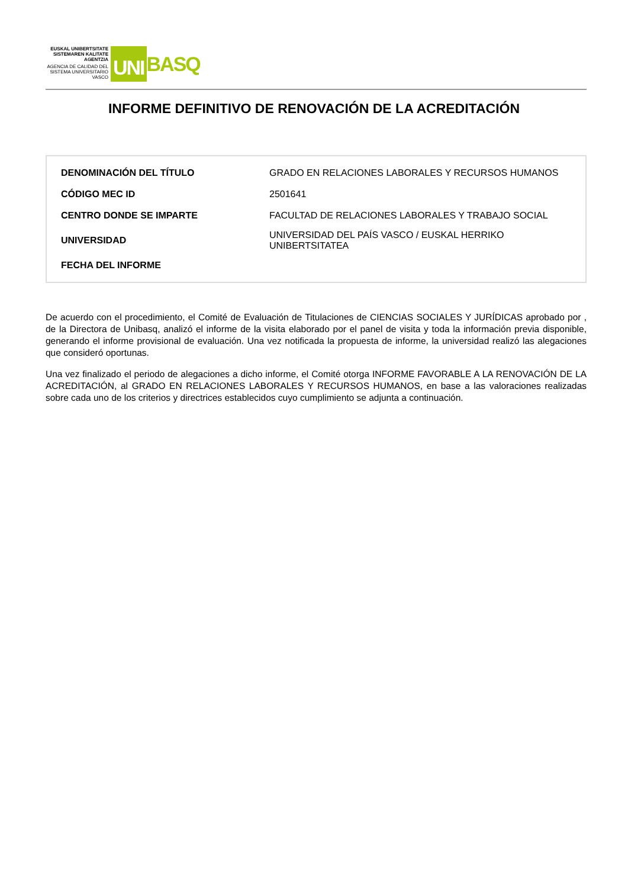EUSKAL UNIBERTSITATE SISTEMAREN KALITATE AGENTZIA
AGENCIA DE CALIDAD DEL SISTEMA UNIVERSITARIO VASCO
UNI BASQ
INFORME DEFINITIVO DE RENOVACIÓN DE LA ACREDITACIÓN
| DENOMINACIÓN DEL TÍTULO | GRADO EN RELACIONES LABORALES Y RECURSOS HUMANOS |
| CÓDIGO MEC ID | 2501641 |
| CENTRO DONDE SE IMPARTE | FACULTAD DE RELACIONES LABORALES Y TRABAJO SOCIAL |
| UNIVERSIDAD | UNIVERSIDAD DEL PAÍS VASCO / EUSKAL HERRIKO UNIBERTSITATEA |
| FECHA DEL INFORME | |
De acuerdo con el procedimiento, el Comité de Evaluación de Titulaciones de CIENCIAS SOCIALES Y JURÍDICAS aprobado por , de la Directora de Unibasq, analizó el informe de la visita elaborado por el panel de visita y toda la información previa disponible, generando el informe provisional de evaluación. Una vez notificada la propuesta de informe, la universidad realizó las alegaciones que consideró oportunas.
Una vez finalizado el periodo de alegaciones a dicho informe, el Comité otorga INFORME FAVORABLE A LA RENOVACIÓN DE LA ACREDITACIÓN, al GRADO EN RELACIONES LABORALES Y RECURSOS HUMANOS, en base a las valoraciones realizadas sobre cada uno de los criterios y directrices establecidos cuyo cumplimiento se adjunta a continuación.